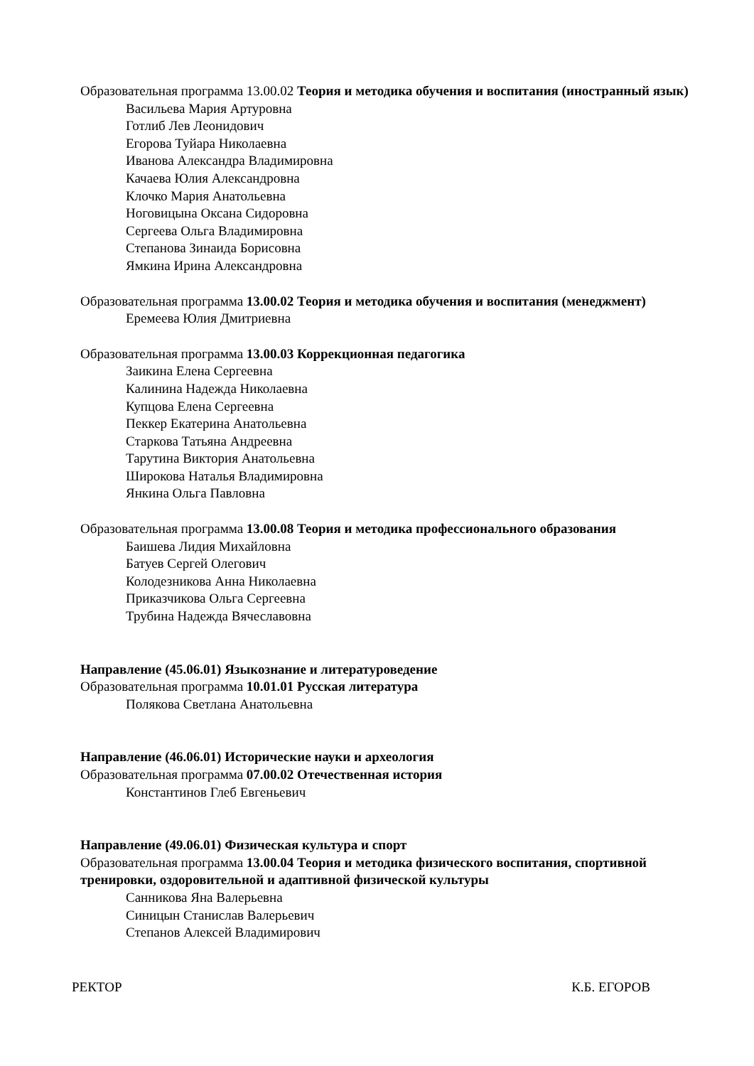Образовательная программа 13.00.02 Теория и методика обучения и воспитания (иностранный язык)
Васильева Мария Артуровна
Готлиб Лев Леонидович
Егорова Туйара Николаевна
Иванова Александра Владимировна
Качаева Юлия Александровна
Клочко Мария Анатольевна
Ноговицына Оксана Сидоровна
Сергеева Ольга Владимировна
Степанова Зинаида Борисовна
Ямкина Ирина Александровна
Образовательная программа 13.00.02 Теория и методика обучения и воспитания (менеджмент)
Еремеева Юлия Дмитриевна
Образовательная программа 13.00.03 Коррекционная педагогика
Заикина Елена Сергеевна
Калинина Надежда Николаевна
Купцова Елена Сергеевна
Пеккер Екатерина Анатольевна
Старкова Татьяна Андреевна
Тарутина Виктория Анатольевна
Широкова Наталья Владимировна
Янкина Ольга Павловна
Образовательная программа 13.00.08 Теория и методика профессионального образования
Баишева Лидия Михайловна
Батуев Сергей Олегович
Колодезникова Анна Николаевна
Приказчикова Ольга Сергеевна
Трубина Надежда Вячеславовна
Направление (45.06.01) Языкознание и литературоведение
Образовательная программа 10.01.01 Русская литература
Полякова Светлана Анатольевна
Направление (46.06.01) Исторические науки и археология
Образовательная программа 07.00.02 Отечественная история
Константинов Глеб Евгеньевич
Направление (49.06.01) Физическая культура и спорт
Образовательная программа 13.00.04 Теория и методика физического воспитания, спортивной тренировки, оздоровительной и адаптивной физической культуры
Санникова Яна Валерьевна
Синицын Станислав Валерьевич
Степанов Алексей Владимирович
РЕКТОР К.Б. ЕГОРОВ